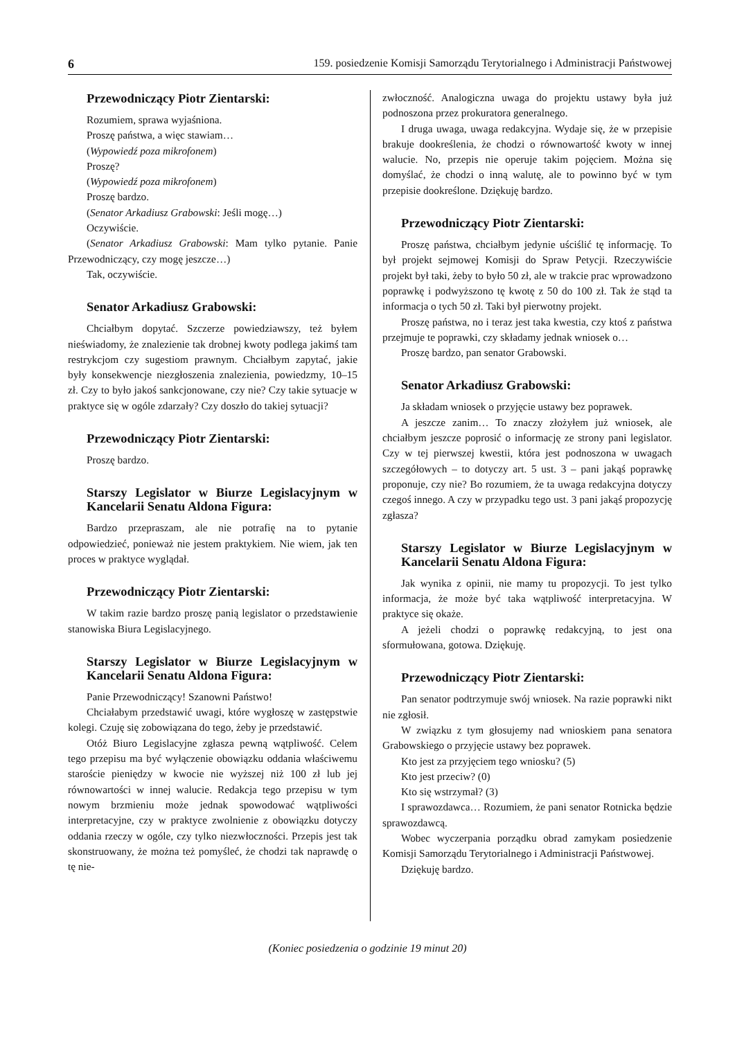6 159. posiedzenie Komisji Samorządu Terytorialnego i Administracji Państwowej
Przewodniczący Piotr Zientarski:
Rozumiem, sprawa wyjaśniona.
Proszę państwa, a więc stawiam…
(Wypowiedź poza mikrofonem)
Proszę?
(Wypowiedź poza mikrofonem)
Proszę bardzo.
(Senator Arkadiusz Grabowski: Jeśli mogę…)
Oczywiście.
(Senator Arkadiusz Grabowski: Mam tylko pytanie. Panie Przewodniczący, czy mogę jeszcze…)
Tak, oczywiście.
Senator Arkadiusz Grabowski:
Chciałbym dopytać. Szczerze powiedziawszy, też byłem nieświadomy, że znalezienie tak drobnej kwoty podlega jakimś tam restrykcjom czy sugestiom prawnym. Chciałbym zapytać, jakie były konsekwencje niezgłoszenia znalezienia, powiedzmy, 10–15 zł. Czy to było jakoś sankcjonowane, czy nie? Czy takie sytuacje w praktyce się w ogóle zdarzały? Czy doszło do takiej sytuacji?
Przewodniczący Piotr Zientarski:
Proszę bardzo.
Starszy Legislator w Biurze Legislacyjnym w Kancelarii Senatu Aldona Figura:
Bardzo przepraszam, ale nie potrafię na to pytanie odpowiedzieć, ponieważ nie jestem praktykiem. Nie wiem, jak ten proces w praktyce wyglądał.
Przewodniczący Piotr Zientarski:
W takim razie bardzo proszę panią legislator o przedstawienie stanowiska Biura Legislacyjnego.
Starszy Legislator w Biurze Legislacyjnym w Kancelarii Senatu Aldona Figura:
Panie Przewodniczący! Szanowni Państwo!
Chciałabym przedstawić uwagi, które wygłoszę w zastępstwie kolegi. Czuję się zobowiązana do tego, żeby je przedstawić.
Otóż Biuro Legislacyjne zgłasza pewną wątpliwość. Celem tego przepisu ma być wyłączenie obowiązku oddania właściwemu staroście pieniędzy w kwocie nie wyższej niż 100 zł lub jej równowartości w innej walucie. Redakcja tego przepisu w tym nowym brzmieniu może jednak spowodować wątpliwości interpretacyjne, czy w praktyce zwolnienie z obowiązku dotyczy oddania rzeczy w ogóle, czy tylko niezwłoczności. Przepis jest tak skonstruowany, że można też pomyśleć, że chodzi tak naprawdę o tę nie-
zwłoczność. Analogiczna uwaga do projektu ustawy była już podnoszona przez prokuratora generalnego.
I druga uwaga, uwaga redakcyjna. Wydaje się, że w przepisie brakuje dookreślenia, że chodzi o równowartość kwoty w innej walucie. No, przepis nie operuje takim pojęciem. Można się domyślać, że chodzi o inną walutę, ale to powinno być w tym przepisie dookreślone. Dziękuję bardzo.
Przewodniczący Piotr Zientarski:
Proszę państwa, chciałbym jedynie uściślić tę informację. To był projekt sejmowej Komisji do Spraw Petycji. Rzeczywiście projekt był taki, żeby to było 50 zł, ale w trakcie prac wprowadzono poprawkę i podwyższono tę kwotę z 50 do 100 zł. Tak że stąd ta informacja o tych 50 zł. Taki był pierwotny projekt.
Proszę państwa, no i teraz jest taka kwestia, czy ktoś z państwa przejmuje te poprawki, czy składamy jednak wniosek o…
Proszę bardzo, pan senator Grabowski.
Senator Arkadiusz Grabowski:
Ja składam wniosek o przyjęcie ustawy bez poprawek.
A jeszcze zanim… To znaczy złożyłem już wniosek, ale chciałbym jeszcze poprosić o informację ze strony pani legislator. Czy w tej pierwszej kwestii, która jest podnoszona w uwagach szczegółowych – to dotyczy art. 5 ust. 3 – pani jakąś poprawkę proponuje, czy nie? Bo rozumiem, że ta uwaga redakcyjna dotyczy czegoś innego. A czy w przypadku tego ust. 3 pani jakąś propozycję zgłasza?
Starszy Legislator w Biurze Legislacyjnym w Kancelarii Senatu Aldona Figura:
Jak wynika z opinii, nie mamy tu propozycji. To jest tylko informacja, że może być taka wątpliwość interpretacyjna. W praktyce się okaże.
A jeżeli chodzi o poprawkę redakcyjną, to jest ona sformułowana, gotowa. Dziękuję.
Przewodniczący Piotr Zientarski:
Pan senator podtrzymuje swój wniosek. Na razie poprawki nikt nie zgłosił.
W związku z tym głosujemy nad wnioskiem pana senatora Grabowskiego o przyjęcie ustawy bez poprawek.
Kto jest za przyjęciem tego wniosku? (5)
Kto jest przeciw? (0)
Kto się wstrzymał? (3)
I sprawozdawca… Rozumiem, że pani senator Rotnicka będzie sprawozdawcą.
Wobec wyczerpania porządku obrad zamykam posiedzenie Komisji Samorządu Terytorialnego i Administracji Państwowej.
Dziękuję bardzo.
(Koniec posiedzenia o godzinie 19 minut 20)